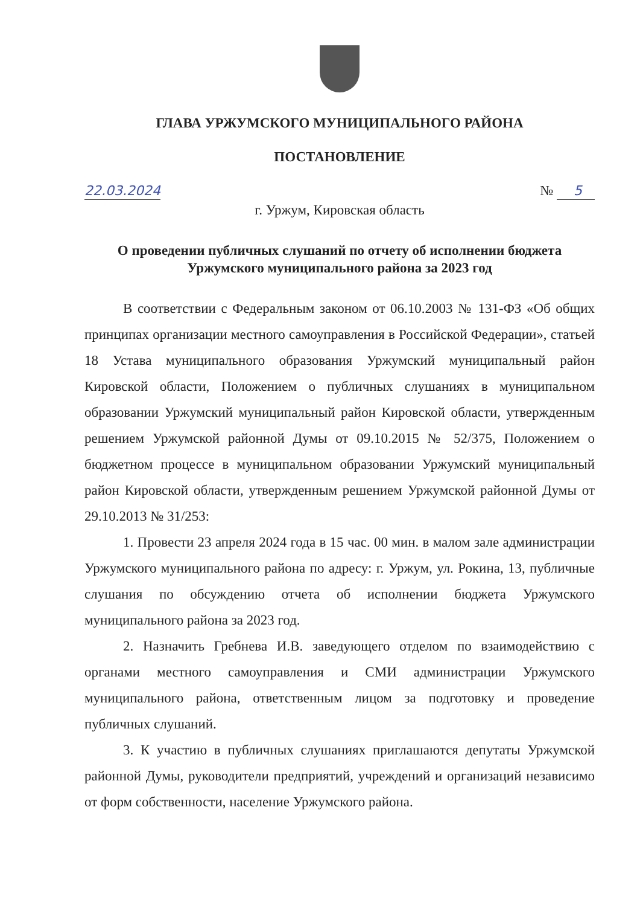ГЛАВА УРЖУМСКОГО МУНИЦИПАЛЬНОГО РАЙОНА
ПОСТАНОВЛЕНИЕ
22.03.2024 № 5
г. Уржум, Кировская область
О проведении публичных слушаний по отчету об исполнении бюджета Уржумского муниципального района за 2023 год
В соответствии с Федеральным законом от 06.10.2003 № 131-ФЗ «Об общих принципах организации местного самоуправления в Российской Федерации», статьей 18 Устава муниципального образования Уржумский муниципальный район Кировской области, Положением о публичных слушаниях в муниципальном образовании Уржумский муниципальный район Кировской области, утвержденным решением Уржумской районной Думы от 09.10.2015 № 52/375, Положением о бюджетном процессе в муниципальном образовании Уржумский муниципальный район Кировской области, утвержденным решением Уржумской районной Думы от 29.10.2013 № 31/253:
1. Провести 23 апреля 2024 года в 15 час. 00 мин. в малом зале администрации Уржумского муниципального района по адресу: г. Уржум, ул. Рокина, 13, публичные слушания по обсуждению отчета об исполнении бюджета Уржумского муниципального района за 2023 год.
2. Назначить Гребнева И.В. заведующего отделом по взаимодействию с органами местного самоуправления и СМИ администрации Уржумского муниципального района, ответственным лицом за подготовку и проведение публичных слушаний.
3. К участию в публичных слушаниях приглашаются депутаты Уржумской районной Думы, руководители предприятий, учреждений и организаций независимо от форм собственности, население Уржумского района.